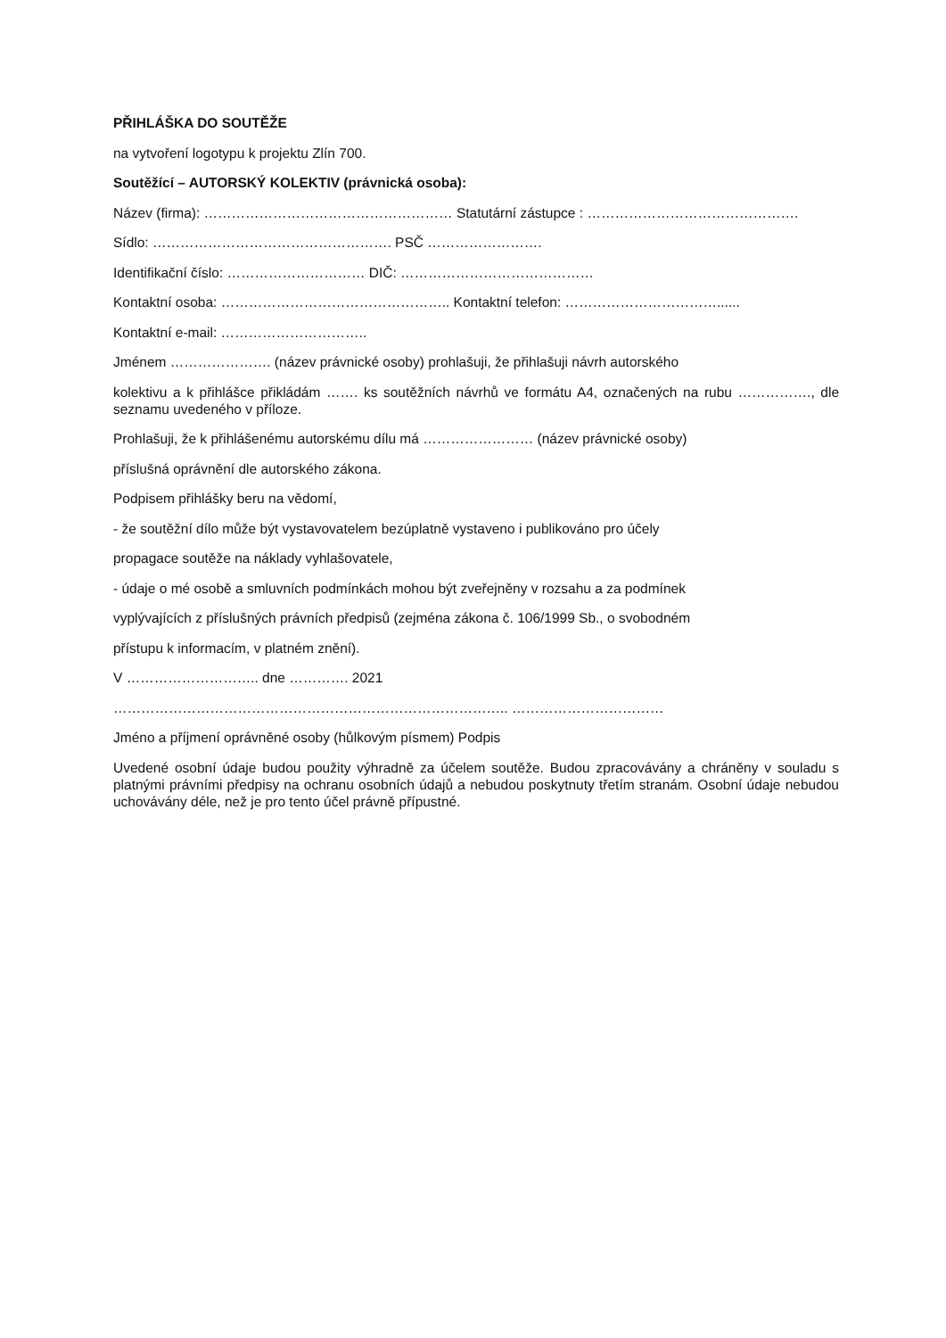PŘIHLÁŠKA DO SOUTĚŽE
na vytvoření logotypu k projektu Zlín 700.
Soutěžící – AUTORSKÝ KOLEKTIV (právnická osoba):
Název (firma): ……………………………………………… Statutární zástupce : ……………………………………….
Sídlo: ……………………………………………. PSČ …………………….
Identifikační číslo: ………………………… DIČ: ……………………………………
Kontaktní osoba: ………………………………………….. Kontaktní telefon: ……………………………......
Kontaktní e-mail: …………………………..
Jménem …………………. (název právnické osoby) prohlašuji, že přihlašuji návrh autorského
kolektivu a k přihlášce přikládám ……. ks soutěžních návrhů ve formátu A4, označených na rubu ……………., dle seznamu uvedeného v příloze.
Prohlašuji, že k přihlášenému autorskému dílu má …………………… (název právnické osoby)
příslušná oprávnění dle autorského zákona.
Podpisem přihlášky beru na vědomí,
- že soutěžní dílo může být vystavovatelem bezúplatně vystaveno i publikováno pro účely
propagace soutěže na náklady vyhlašovatele,
- údaje o mé osobě a smluvních podmínkách mohou být zveřejněny v rozsahu a za podmínek
vyplývajících z příslušných právních předpisů (zejména zákona č. 106/1999 Sb., o svobodném
přístupu k informacím, v platném znění).
V ……………………….. dne …………. 2021
………………………………………………………………………….. ……………………………
Jméno a příjmení oprávněné osoby (hůlkovým písmem) Podpis
Uvedené osobní údaje budou použity výhradně za účelem soutěže. Budou zpracovávány a chráněny v souladu s platnými právními předpisy na ochranu osobních údajů a nebudou poskytnuty třetím stranám. Osobní údaje nebudou uchovávány déle, než je pro tento účel právně přípustné.